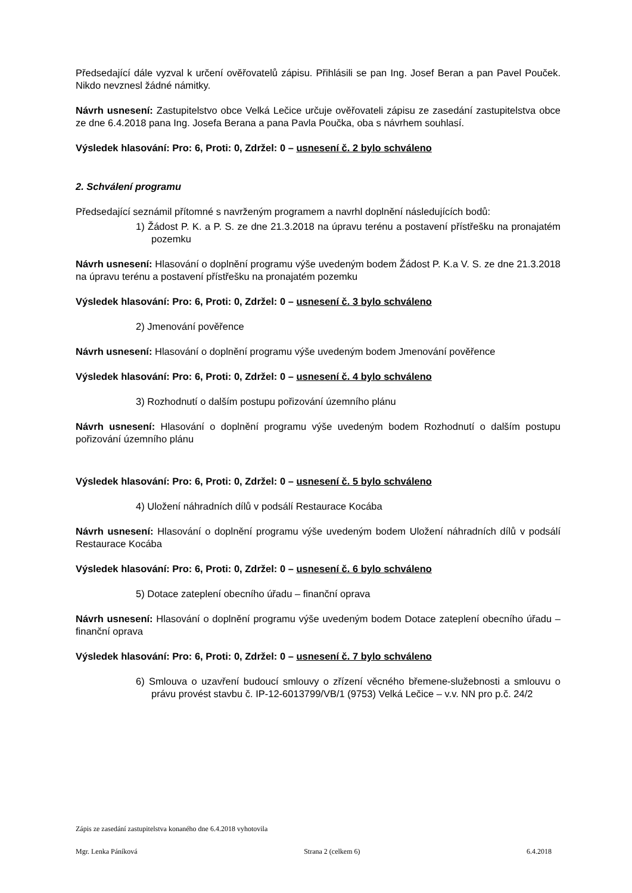Předsedající dále vyzval k určení ověřovatelů zápisu. Přihlásili se pan Ing. Josef Beran a pan Pavel Pouček. Nikdo nevznesl žádné námitky.
Návrh usnesení: Zastupitelstvo obce Velká Lečice určuje ověřovateli zápisu ze zasedání zastupitelstva obce ze dne 6.4.2018 pana Ing. Josefa Berana a pana Pavla Poučka, oba s návrhem souhlasí.
Výsledek hlasování: Pro: 6, Proti: 0, Zdržel: 0 – usnesení č. 2 bylo schváleno
2. Schválení programu
Předsedající seznámil přítomné s navrženým programem a navrhl doplnění následujících bodů:
1) Žádost P. K. a P. S. ze dne 21.3.2018 na úpravu terénu a postavení přístřešku na pronajatém pozemku
Návrh usnesení: Hlasování o doplnění programu výše uvedeným bodem Žádost P. K.a V. S. ze dne 21.3.2018 na úpravu terénu a postavení přístřešku na pronajatém pozemku
Výsledek hlasování: Pro: 6, Proti: 0, Zdržel: 0 – usnesení č. 3 bylo schváleno
2) Jmenování pověřence
Návrh usnesení: Hlasování o doplnění programu výše uvedeným bodem Jmenování pověřence
Výsledek hlasování: Pro: 6, Proti: 0, Zdržel: 0 – usnesení č. 4 bylo schváleno
3) Rozhodnutí o dalším postupu pořizování územního plánu
Návrh usnesení: Hlasování o doplnění programu výše uvedeným bodem Rozhodnutí o dalším postupu pořizování územního plánu
Výsledek hlasování: Pro: 6, Proti: 0, Zdržel: 0 – usnesení č. 5 bylo schváleno
4) Uložení náhradních dílů v podsálí Restaurace Kocába
Návrh usnesení: Hlasování o doplnění programu výše uvedeným bodem Uložení náhradních dílů v podsálí Restaurace Kocába
Výsledek hlasování: Pro: 6, Proti: 0, Zdržel: 0 – usnesení č. 6 bylo schváleno
5) Dotace zateplení obecního úřadu – finanční oprava
Návrh usnesení: Hlasování o doplnění programu výše uvedeným bodem Dotace zateplení obecního úřadu – finanční oprava
Výsledek hlasování: Pro: 6, Proti: 0, Zdržel: 0 – usnesení č. 7 bylo schváleno
6) Smlouva o uzavření budoucí smlouvy o zřízení věcného břemene-služebnosti a smlouvu o právu provést stavbu č. IP-12-6013799/VB/1 (9753) Velká Lečice – v.v. NN pro p.č. 24/2
Zápis ze zasedání zastupitelstva konaného dne 6.4.2018 vyhotovila
Mgr. Lenka Páníková Strana 2 (celkem 6) 6.4.2018